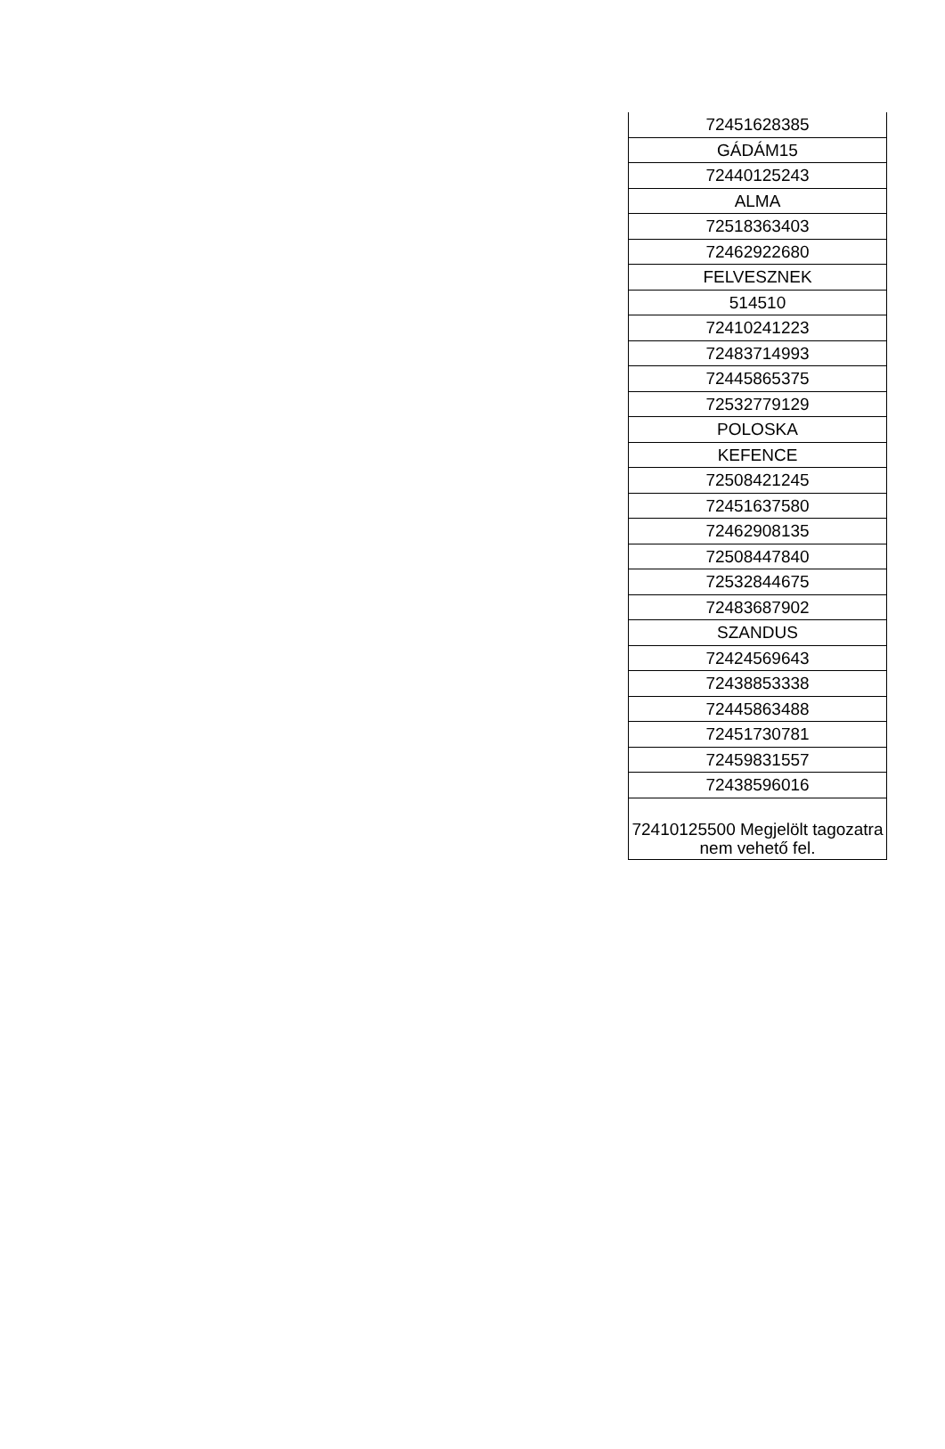| 72451628385 |
| GÁDÁM15 |
| 72440125243 |
| ALMA |
| 72518363403 |
| 72462922680 |
| FELVESZNEK |
| 514510 |
| 72410241223 |
| 72483714993 |
| 72445865375 |
| 72532779129 |
| POLOSKA |
| KEFENCE |
| 72508421245 |
| 72451637580 |
| 72462908135 |
| 72508447840 |
| 72532844675 |
| 72483687902 |
| SZANDUS |
| 72424569643 |
| 72438853338 |
| 72445863488 |
| 72451730781 |
| 72459831557 |
| 72438596016 |
| 72410125500 Megjelölt tagozatra nem vehető fel. |